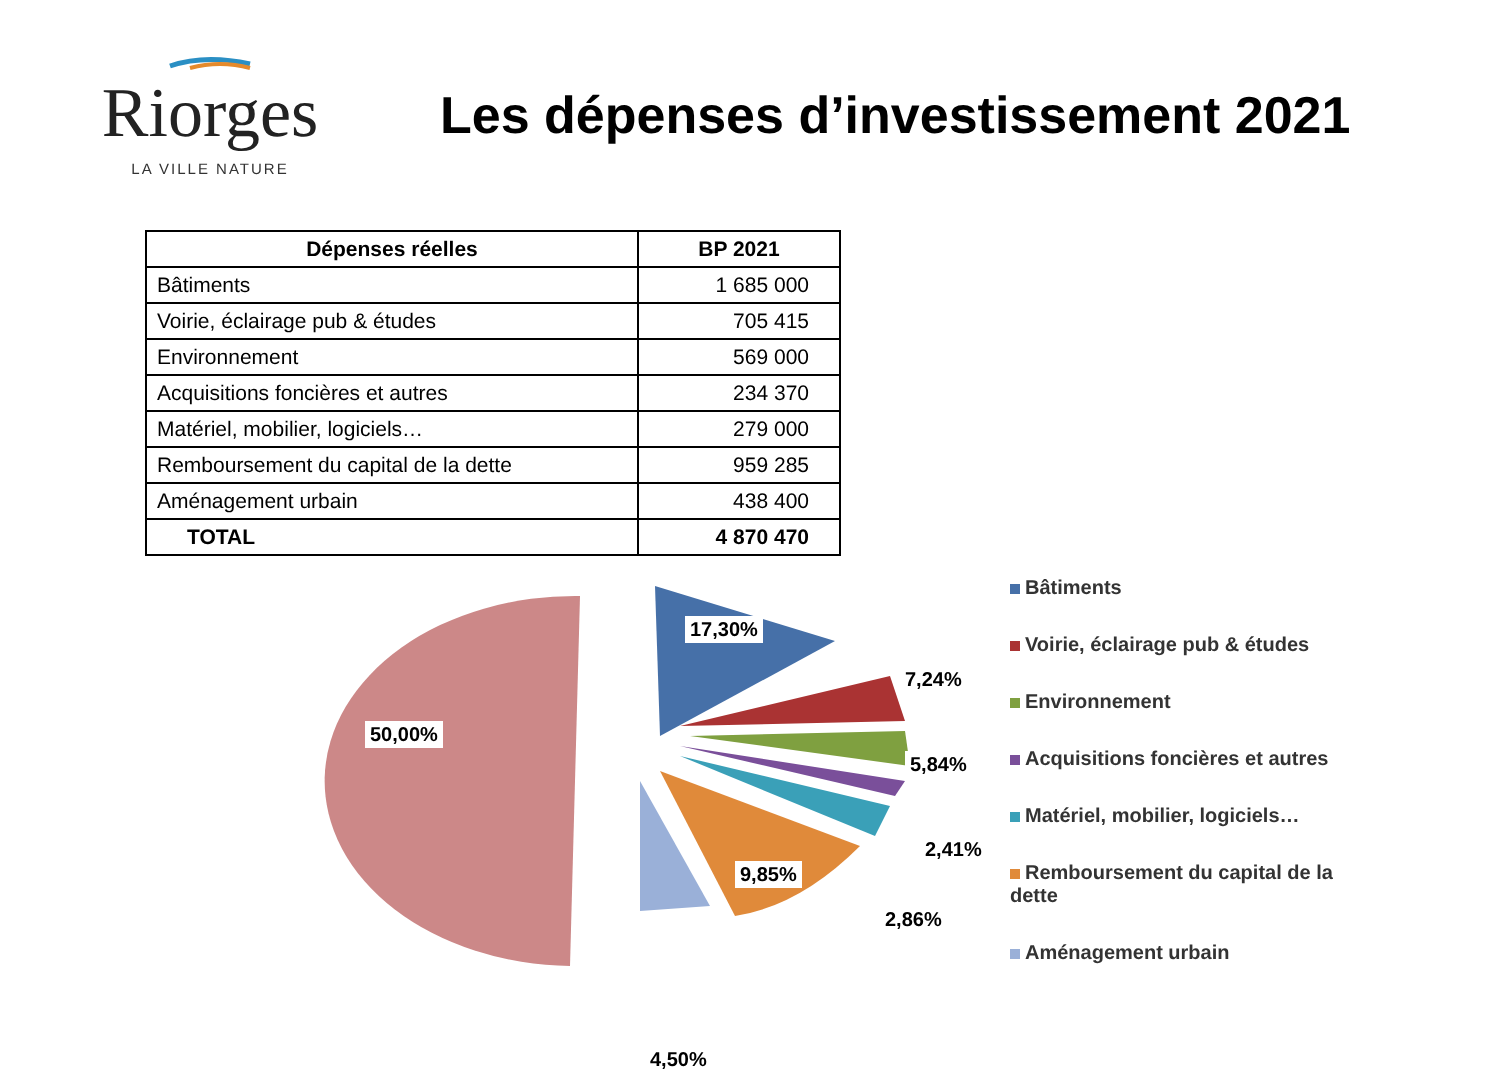Riorges
LA VILLE NATURE
Les dépenses d’investissement 2021
| Dépenses réelles | BP 2021 |
| --- | --- |
| Bâtiments | 1 685 000 |
| Voirie, éclairage pub & études | 705 415 |
| Environnement | 569 000 |
| Acquisitions foncières et autres | 234 370 |
| Matériel, mobilier, logiciels… | 279 000 |
| Remboursement du capital de la dette | 959 285 |
| Aménagement urbain | 438 400 |
| TOTAL | 4 870 470 |
17,30%
7,24%
50,00%
5,84%
2,41%
9,85%
2,86%
4,50%
Bâtiments
Voirie, éclairage pub & études
Environnement
Acquisitions foncières et autres
Matériel, mobilier, logiciels…
Remboursement du capital de la dette
Aménagement urbain